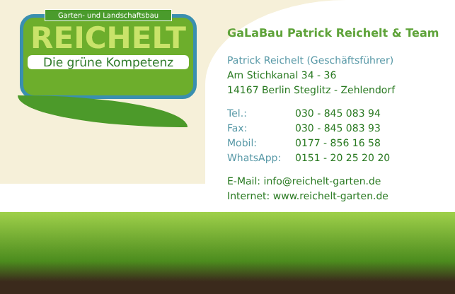Garten- und Landschaftsbau
REICHELT
Die grüne Kompetenz
GaLaBau Patrick Reichelt & Team
Patrick Reichelt (Geschäftsführer)
Am Stichkanal 34 - 36
14167 Berlin Steglitz - Zehlendorf
Tel.: 030 - 845 083 94
Fax: 030 - 845 083 93
Mobil: 0177 - 856 16 58
WhatsApp: 0151 - 20 25 20 20
E-Mail: info@reichelt-garten.de
Internet: www.reichelt-garten.de